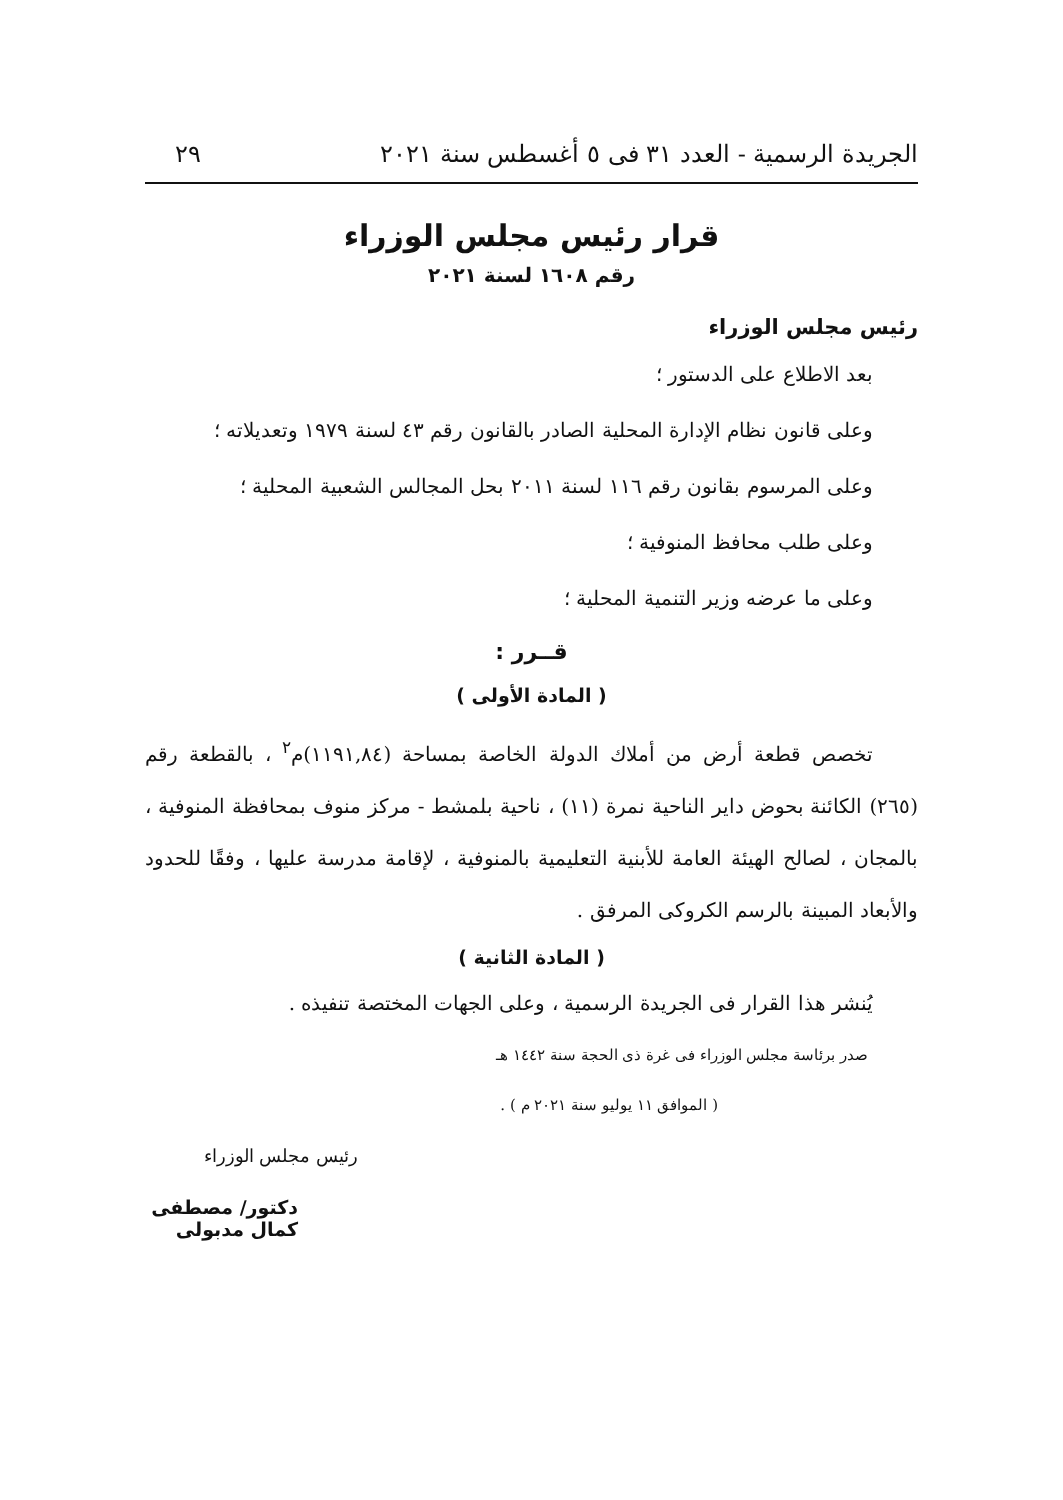الجريدة الرسمية - العدد ٣١ فى ٥ أغسطس سنة ٢٠٢١ ٢٩
قرار رئيس مجلس الوزراء
رقم ١٦٠٨ لسنة ٢٠٢١
رئيس مجلس الوزراء
بعد الاطلاع على الدستور ؛
وعلى قانون نظام الإدارة المحلية الصادر بالقانون رقم ٤٣ لسنة ١٩٧٩ وتعديلاته ؛
وعلى المرسوم بقانون رقم ١١٦ لسنة ٢٠١١ بحل المجالس الشعبية المحلية ؛
وعلى طلب محافظ المنوفية ؛
وعلى ما عرضه وزير التنمية المحلية ؛
قــرر :
( المادة الأولى )
تخصص قطعة أرض من أملاك الدولة الخاصة بمساحة (١١٩١,٨٤)م<sup>٢</sup> ، بالقطعة رقم (٢٦٥) الكائنة بحوض داير الناحية نمرة (١١) ، ناحية بلمشط - مركز منوف بمحافظة المنوفية ، بالمجان ، لصالح الهيئة العامة للأبنية التعليمية بالمنوفية ، لإقامة مدرسة عليها ، وفقًا للحدود والأبعاد المبينة بالرسم الكروكى المرفق .
( المادة الثانية )
يُنشر هذا القرار فى الجريدة الرسمية ، وعلى الجهات المختصة تنفيذه .
صدر برئاسة مجلس الوزراء فى غرة ذى الحجة سنة ١٤٤٢ هـ
( الموافق ١١ يوليو سنة ٢٠٢١ م ) .
رئيس مجلس الوزراء
دكتور/ مصطفى كمال مدبولى